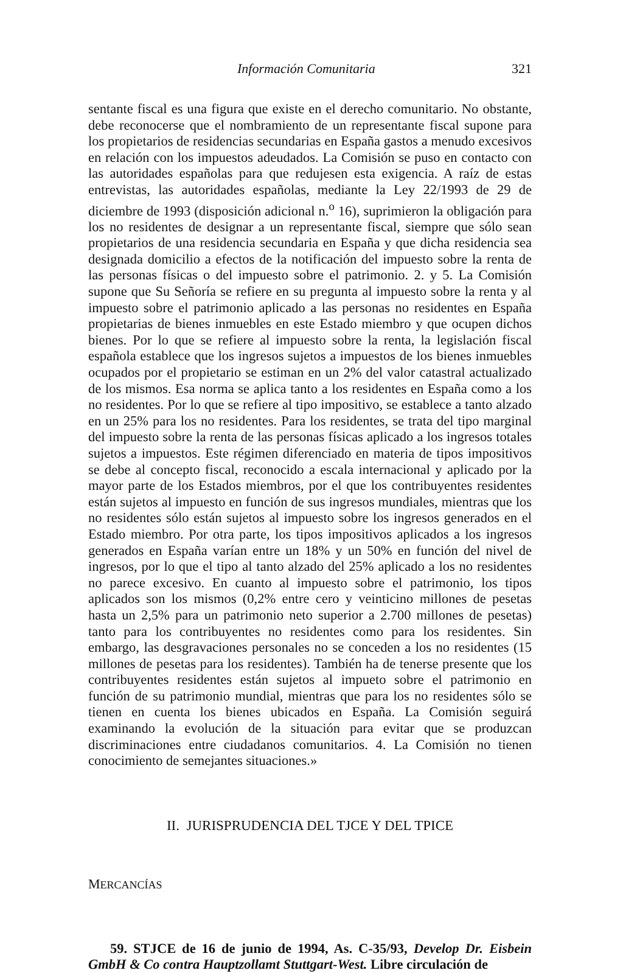Información Comunitaria 321
sentante fiscal es una figura que existe en el derecho comunitario. No obstante, debe reconocerse que el nombramiento de un representante fiscal supone para los propietarios de residencias secundarias en España gastos a menudo excesivos en relación con los impuestos adeudados. La Comisión se puso en contacto con las autoridades españolas para que redujesen esta exigencia. A raíz de estas entrevistas, las autoridades españolas, mediante la Ley 22/1993 de 29 de diciembre de 1993 (disposición adicional n.<sup>o</sup> 16), suprimieron la obligación para los no residentes de designar a un representante fiscal, siempre que sólo sean propietarios de una residencia secundaria en España y que dicha residencia sea designada domicilio a efectos de la notificación del impuesto sobre la renta de las personas físicas o del impuesto sobre el patrimonio. 2. y 5. La Comisión supone que Su Señoría se refiere en su pregunta al impuesto sobre la renta y al impuesto sobre el patrimonio aplicado a las personas no residentes en España propietarias de bienes inmuebles en este Estado miembro y que ocupen dichos bienes. Por lo que se refiere al impuesto sobre la renta, la legislación fiscal española establece que los ingresos sujetos a impuestos de los bienes inmuebles ocupados por el propietario se estiman en un 2% del valor catastral actualizado de los mismos. Esa norma se aplica tanto a los residentes en España como a los no residentes. Por lo que se refiere al tipo impositivo, se establece a tanto alzado en un 25% para los no residentes. Para los residentes, se trata del tipo marginal del impuesto sobre la renta de las personas físicas aplicado a los ingresos totales sujetos a impuestos. Este régimen diferenciado en materia de tipos impositivos se debe al concepto fiscal, reconocido a escala internacional y aplicado por la mayor parte de los Estados miembros, por el que los contribuyentes residentes están sujetos al impuesto en función de sus ingresos mundiales, mientras que los no residentes sólo están sujetos al impuesto sobre los ingresos generados en el Estado miembro. Por otra parte, los tipos impositivos aplicados a los ingresos generados en España varían entre un 18% y un 50% en función del nivel de ingresos, por lo que el tipo al tanto alzado del 25% aplicado a los no residentes no parece excesivo. En cuanto al impuesto sobre el patrimonio, los tipos aplicados son los mismos (0,2% entre cero y veinticino millones de pesetas hasta un 2,5% para un patrimonio neto superior a 2.700 millones de pesetas) tanto para los contribuyentes no residentes como para los residentes. Sin embargo, las desgravaciones personales no se conceden a los no residentes (15 millones de pesetas para los residentes). También ha de tenerse presente que los contribuyentes residentes están sujetos al impueto sobre el patrimonio en función de su patrimonio mundial, mientras que para los no residentes sólo se tienen en cuenta los bienes ubicados en España. La Comisión seguirá examinando la evolución de la situación para evitar que se produzcan discriminaciones entre ciudadanos comunitarios. 4. La Comisión no tienen conocimiento de semejantes situaciones.»
II. JURISPRUDENCIA DEL TJCE Y DEL TPICE
MERCANCÍAS
59. STJCE de 16 de junio de 1994, As. C-35/93, Develop Dr. Eisbein GmbH & Co contra Hauptzollamt Stuttgart-West. Libre circulación de